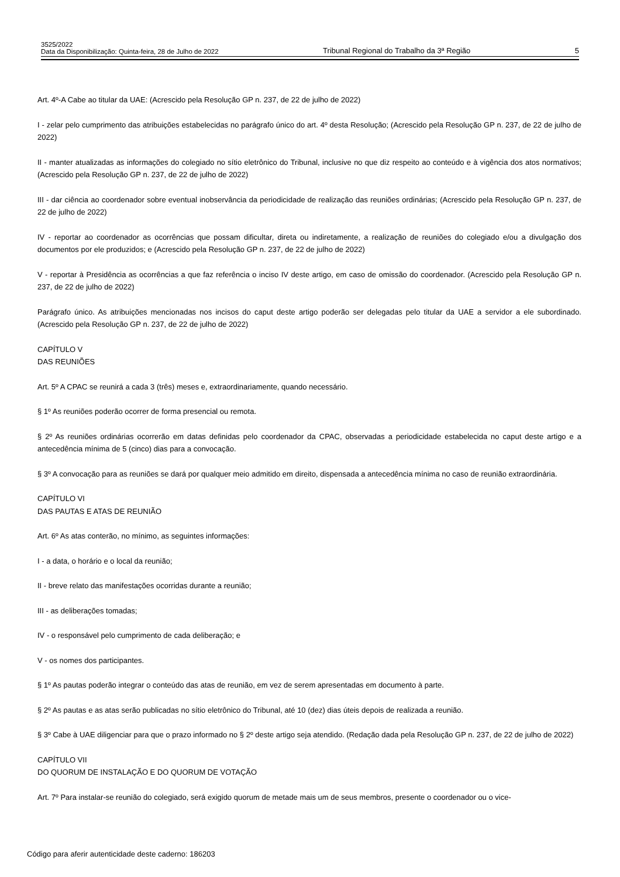3525/2022
Data da Disponibilização: Quinta-feira, 28 de Julho de 2022
Tribunal Regional do Trabalho da 3ª Região
5
Art. 4º-A Cabe ao titular da UAE: (Acrescido pela Resolução GP n. 237, de 22 de julho de 2022)
I - zelar pelo cumprimento das atribuições estabelecidas no parágrafo único do art. 4º desta Resolução; (Acrescido pela Resolução GP n. 237, de 22 de julho de 2022)
II - manter atualizadas as informações do colegiado no sítio eletrônico do Tribunal, inclusive no que diz respeito ao conteúdo e à vigência dos atos normativos; (Acrescido pela Resolução GP n. 237, de 22 de julho de 2022)
III - dar ciência ao coordenador sobre eventual inobservância da periodicidade de realização das reuniões ordinárias; (Acrescido pela Resolução GP n. 237, de 22 de julho de 2022)
IV - reportar ao coordenador as ocorrências que possam dificultar, direta ou indiretamente, a realização de reuniões do colegiado e/ou a divulgação dos documentos por ele produzidos; e (Acrescido pela Resolução GP n. 237, de 22 de julho de 2022)
V - reportar à Presidência as ocorrências a que faz referência o inciso IV deste artigo, em caso de omissão do coordenador. (Acrescido pela Resolução GP n. 237, de 22 de julho de 2022)
Parágrafo único. As atribuições mencionadas nos incisos do caput deste artigo poderão ser delegadas pelo titular da UAE a servidor a ele subordinado. (Acrescido pela Resolução GP n. 237, de 22 de julho de 2022)
CAPÍTULO V
DAS REUNIÕES
Art. 5º A CPAC se reunirá a cada 3 (três) meses e, extraordinariamente, quando necessário.
§ 1º As reuniões poderão ocorrer de forma presencial ou remota.
§ 2º As reuniões ordinárias ocorrerão em datas definidas pelo coordenador da CPAC, observadas a periodicidade estabelecida no caput deste artigo e a antecedência mínima de 5 (cinco) dias para a convocação.
§ 3º A convocação para as reuniões se dará por qualquer meio admitido em direito, dispensada a antecedência mínima no caso de reunião extraordinária.
CAPÍTULO VI
DAS PAUTAS E ATAS DE REUNIÃO
Art. 6º As atas conterão, no mínimo, as seguintes informações:
I - a data, o horário e o local da reunião;
II - breve relato das manifestações ocorridas durante a reunião;
III - as deliberações tomadas;
IV - o responsável pelo cumprimento de cada deliberação; e
V - os nomes dos participantes.
§ 1º As pautas poderão integrar o conteúdo das atas de reunião, em vez de serem apresentadas em documento à parte.
§ 2º As pautas e as atas serão publicadas no sítio eletrônico do Tribunal, até 10 (dez) dias úteis depois de realizada a reunião.
§ 3º Cabe à UAE diligenciar para que o prazo informado no § 2º deste artigo seja atendido. (Redação dada pela Resolução GP n. 237, de 22 de julho de 2022)
CAPÍTULO VII
DO QUORUM DE INSTALAÇÃO E DO QUORUM DE VOTAÇÃO
Art. 7º Para instalar-se reunião do colegiado, será exigido quorum de metade mais um de seus membros, presente o coordenador ou o vice-
Código para aferir autenticidade deste caderno: 186203